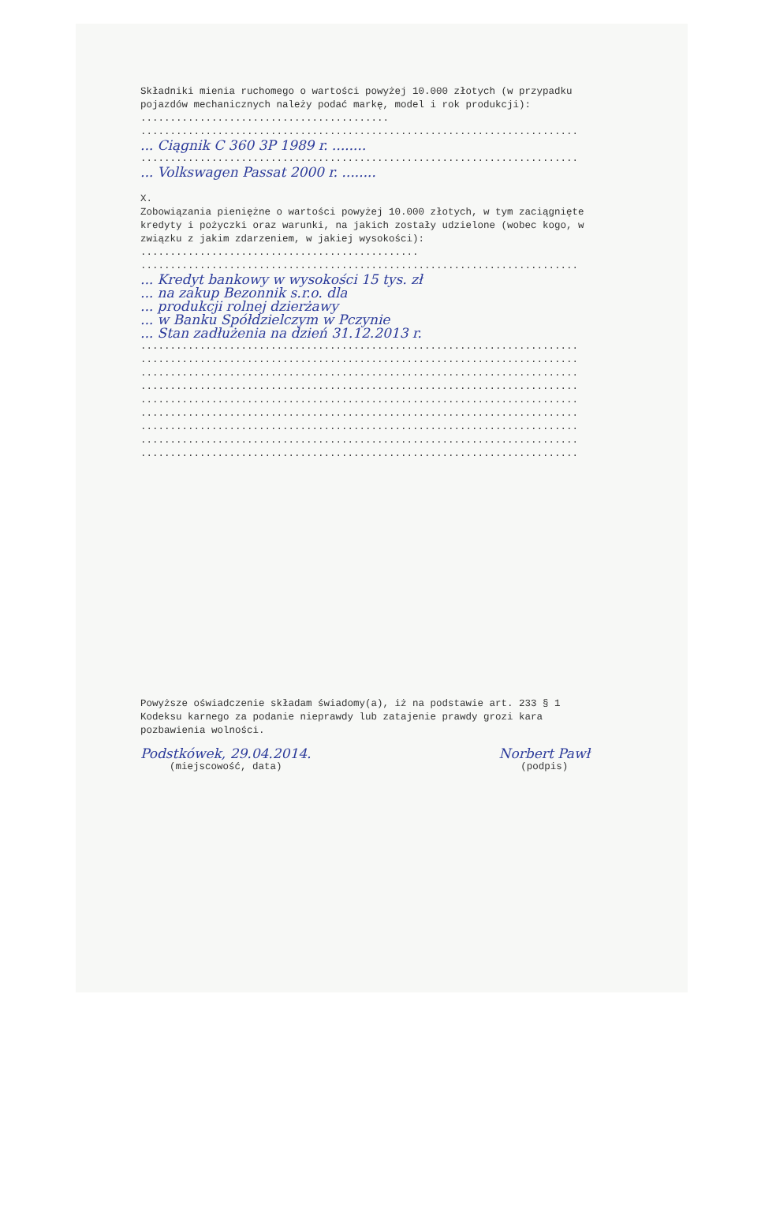Składniki mienia ruchomego o wartości powyżej 10.000 złotych (w przypadku pojazdów mechanicznych należy podać markę, model i rok produkcji): ..........................................
..........................................................................
... Ciągnik C 360 3P 1989 r. ........
..........................................................................
... Volkswagen Passat 2000 r. ........
X.
Zobowiązania pieniężne o wartości powyżej 10.000 złotych, w tym zaciągnięte kredyty i pożyczki oraz warunki, na jakich zostały udzielone (wobec kogo, w związku z jakim zdarzeniem, w jakiej wysokości): ...............................................
..........................................................................
... Kredyt bankowy w wysokości 15 tys. zł
... na zakup Bezonnik s.r.o. dla
... produkcji rolnej dzierżawy
... w Banku Spółdzielczym w Pczynie
... Stan zadłużenia na dzień 31.12.2013 r.
..........................................................................
..........................................................................
..........................................................................
..........................................................................
..........................................................................
..........................................................................
..........................................................................
..........................................................................
..........................................................................
Powyższe oświadczenie składam świadomy(a), iż na podstawie art. 233 § 1 Kodeksu karnego za podanie nieprawdy lub zatajenie prawdy grozi kara pozbawienia wolności.
Podstkówek, 29.04.2014.
(miejscowość, data)
Norbert Pawł
(podpis)